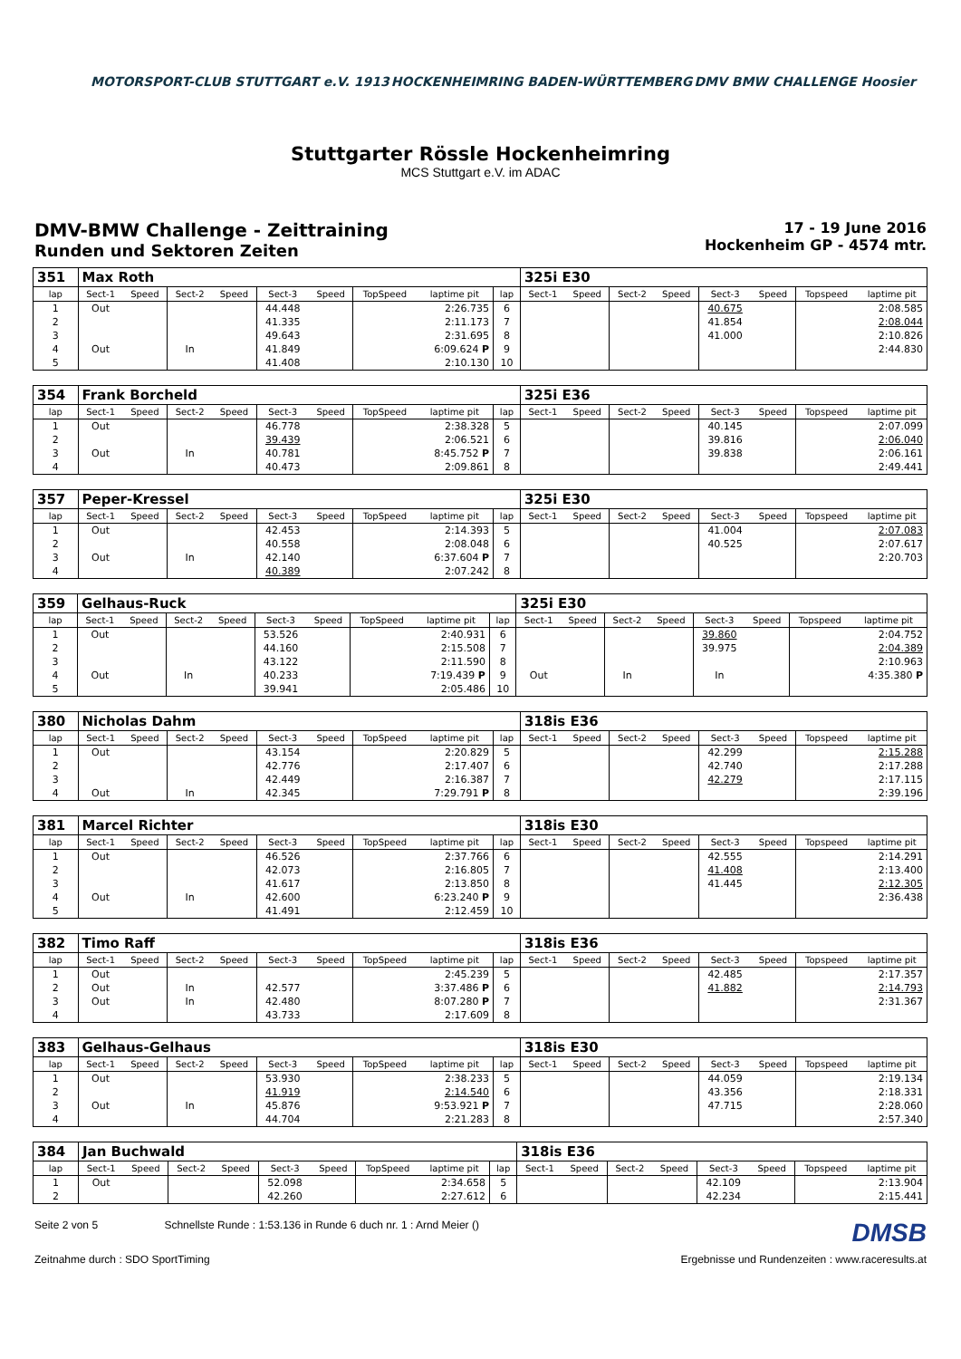MOTORSPORT-CLUB STUTTGART e.V. 1913 HOCKENHEIMRING BADEN-WÜRTTEMBERG DMV BMW CHALLENGE Hoosier
Stuttgarter Rössle Hockenheimring
MCS Stuttgart e.V. im ADAC
DMV-BMW Challenge - Zeittraining
Runden und Sektoren Zeiten
17 - 19 June 2016
Hockenheim GP - 4574 mtr.
| 351 | Max Roth | | | | | | | | | 325i E30 | | | | | | | |
| --- | --- | --- | --- | --- | --- | --- | --- | --- | --- | --- | --- | --- | --- | --- | --- | --- | --- |
| lap | Sect-1 | Speed | Sect-2 | Speed | Sect-3 | Speed | TopSpeed | laptime pit | lap | Sect-1 | Speed | Sect-2 | Speed | Sect-3 | Speed | Topspeed | laptime pit |
| 1 | Out | | | | 44.448 | | | 2:26.735 | 6 | | | | | 40.675 | | | 2:08.585 |
| 2 | | | | | 41.335 | | | 2:11.173 | 7 | | | | | 41.854 | | | 2:08.044 |
| 3 | | | | | 49.643 | | | 2:31.695 | 8 | | | | | 41.000 | | | 2:10.826 |
| 4 | Out | | In | | 41.849 | | | 6:09.624 P | 9 | | | | | | | | 2:44.830 |
| 5 | | | | | 41.408 | | | 2:10.130 | 10 | | | | | | | | |
| 354 | Frank Borcheld | | | | | | | | | 325i E36 | | | | | | | |
| --- | --- | --- | --- | --- | --- | --- | --- | --- | --- | --- | --- | --- | --- | --- | --- | --- | --- |
| lap | Sect-1 | Speed | Sect-2 | Speed | Sect-3 | Speed | TopSpeed | laptime pit | lap | Sect-1 | Speed | Sect-2 | Speed | Sect-3 | Speed | Topspeed | laptime pit |
| 1 | Out | | | | 46.778 | | | 2:38.328 | 5 | | | | | 40.145 | | | 2:07.099 |
| 2 | | | | | 39.439 | | | 2:06.521 | 6 | | | | | 39.816 | | | 2:06.040 |
| 3 | Out | | In | | 40.781 | | | 8:45.752 P | 7 | | | | | 39.838 | | | 2:06.161 |
| 4 | | | | | 40.473 | | | 2:09.861 | 8 | | | | | | | | 2:49.441 |
| 357 | Peper-Kressel | | | | | | | | | 325i E30 | | | | | | | |
| --- | --- | --- | --- | --- | --- | --- | --- | --- | --- | --- | --- | --- | --- | --- | --- | --- | --- |
| lap | Sect-1 | Speed | Sect-2 | Speed | Sect-3 | Speed | TopSpeed | laptime pit | lap | Sect-1 | Speed | Sect-2 | Speed | Sect-3 | Speed | Topspeed | laptime pit |
| 1 | Out | | | | 42.453 | | | 2:14.393 | 5 | | | | | 41.004 | | | 2:07.083 |
| 2 | | | | | 40.558 | | | 2:08.048 | 6 | | | | | 40.525 | | | 2:07.617 |
| 3 | Out | | In | | 42.140 | | | 6:37.604 P | 7 | | | | | | | | 2:20.703 |
| 4 | | | | | 40.389 | | | 2:07.242 | 8 | | | | | | | | |
| 359 | Gelhaus-Ruck | | | | | | | | | 325i E30 | | | | | | | |
| --- | --- | --- | --- | --- | --- | --- | --- | --- | --- | --- | --- | --- | --- | --- | --- | --- | --- |
| lap | Sect-1 | Speed | Sect-2 | Speed | Sect-3 | Speed | TopSpeed | laptime pit | lap | Sect-1 | Speed | Sect-2 | Speed | Sect-3 | Speed | Topspeed | laptime pit |
| 1 | Out | | | | 53.526 | | | 2:40.931 | 6 | | | | | 39.860 | | | 2:04.752 |
| 2 | | | | | 44.160 | | | 2:15.508 | 7 | | | | | 39.975 | | | 2:04.389 |
| 3 | | | | | 43.122 | | | 2:11.590 | 8 | | | | | | | | 2:10.963 |
| 4 | Out | | In | | 40.233 | | | 7:19.439 P | 9 | Out | | In | | In | | | 4:35.380 P |
| 5 | | | | | 39.941 | | | 2:05.486 | 10 | | | | | | | | |
| 380 | Nicholas Dahm | | | | | | | | | 318is E36 | | | | | | | |
| --- | --- | --- | --- | --- | --- | --- | --- | --- | --- | --- | --- | --- | --- | --- | --- | --- | --- |
| lap | Sect-1 | Speed | Sect-2 | Speed | Sect-3 | Speed | TopSpeed | laptime pit | lap | Sect-1 | Speed | Sect-2 | Speed | Sect-3 | Speed | Topspeed | laptime pit |
| 1 | Out | | | | 43.154 | | | 2:20.829 | 5 | | | | | 42.299 | | | 2:15.288 |
| 2 | | | | | 42.776 | | | 2:17.407 | 6 | | | | | 42.740 | | | 2:17.288 |
| 3 | | | | | 42.449 | | | 2:16.387 | 7 | | | | | 42.279 | | | 2:17.115 |
| 4 | Out | | In | | 42.345 | | | 7:29.791 P | 8 | | | | | | | | 2:39.196 |
| 381 | Marcel Richter | | | | | | | | | 318is E30 | | | | | | | |
| --- | --- | --- | --- | --- | --- | --- | --- | --- | --- | --- | --- | --- | --- | --- | --- | --- | --- |
| lap | Sect-1 | Speed | Sect-2 | Speed | Sect-3 | Speed | TopSpeed | laptime pit | lap | Sect-1 | Speed | Sect-2 | Speed | Sect-3 | Speed | Topspeed | laptime pit |
| 1 | Out | | | | 46.526 | | | 2:37.766 | 6 | | | | | 42.555 | | | 2:14.291 |
| 2 | | | | | 42.073 | | | 2:16.805 | 7 | | | | | 41.408 | | | 2:13.400 |
| 3 | | | | | 41.617 | | | 2:13.850 | 8 | | | | | 41.445 | | | 2:12.305 |
| 4 | Out | | In | | 42.600 | | | 6:23.240 P | 9 | | | | | | | | 2:36.438 |
| 5 | | | | | 41.491 | | | 2:12.459 | 10 | | | | | | | | |
| 382 | Timo Raff | | | | | | | | | 318is E36 | | | | | | | |
| --- | --- | --- | --- | --- | --- | --- | --- | --- | --- | --- | --- | --- | --- | --- | --- | --- | --- |
| lap | Sect-1 | Speed | Sect-2 | Speed | Sect-3 | Speed | TopSpeed | laptime pit | lap | Sect-1 | Speed | Sect-2 | Speed | Sect-3 | Speed | Topspeed | laptime pit |
| 1 | Out | | | | | | | 2:45.239 | 5 | | | | | 42.485 | | | 2:17.357 |
| 2 | Out | | In | | 42.577 | | | 3:37.486 P | 6 | | | | | 41.882 | | | 2:14.793 |
| 3 | Out | | In | | 42.480 | | | 8:07.280 P | 7 | | | | | | | | 2:31.367 |
| 4 | | | | | 43.733 | | | 2:17.609 | 8 | | | | | | | | |
| 383 | Gelhaus-Gelhaus | | | | | | | | | 318is E30 | | | | | | | |
| --- | --- | --- | --- | --- | --- | --- | --- | --- | --- | --- | --- | --- | --- | --- | --- | --- | --- |
| lap | Sect-1 | Speed | Sect-2 | Speed | Sect-3 | Speed | TopSpeed | laptime pit | lap | Sect-1 | Speed | Sect-2 | Speed | Sect-3 | Speed | Topspeed | laptime pit |
| 1 | Out | | | | 53.930 | | | 2:38.233 | 5 | | | | | 44.059 | | | 2:19.134 |
| 2 | | | | | 41.919 | | | 2:14.540 | 6 | | | | | 43.356 | | | 2:18.331 |
| 3 | Out | | In | | 45.876 | | | 9:53.921 P | 7 | | | | | 47.715 | | | 2:28.060 |
| 4 | | | | | 44.704 | | | 2:21.283 | 8 | | | | | | | | 2:57.340 |
| 384 | Jan Buchwald | | | | | | | | | 318is E36 | | | | | | | |
| --- | --- | --- | --- | --- | --- | --- | --- | --- | --- | --- | --- | --- | --- | --- | --- | --- | --- |
| lap | Sect-1 | Speed | Sect-2 | Speed | Sect-3 | Speed | TopSpeed | laptime pit | lap | Sect-1 | Speed | Sect-2 | Speed | Sect-3 | Speed | Topspeed | laptime pit |
| 1 | Out | | | | 52.098 | | | 2:34.658 | 5 | | | | | 42.109 | | | 2:13.904 |
| 2 | | | | | 42.260 | | | 2:27.612 | 6 | | | | | 42.234 | | | 2:15.441 |
Seite 2 von 5 Schnellste Runde : 1:53.136 in Runde 6 duch nr. 1 : Arnd Meier () DMSB
Zeitnahme durch : SDO SportTiming Ergebnisse und Rundenzeiten : www.raceresults.at